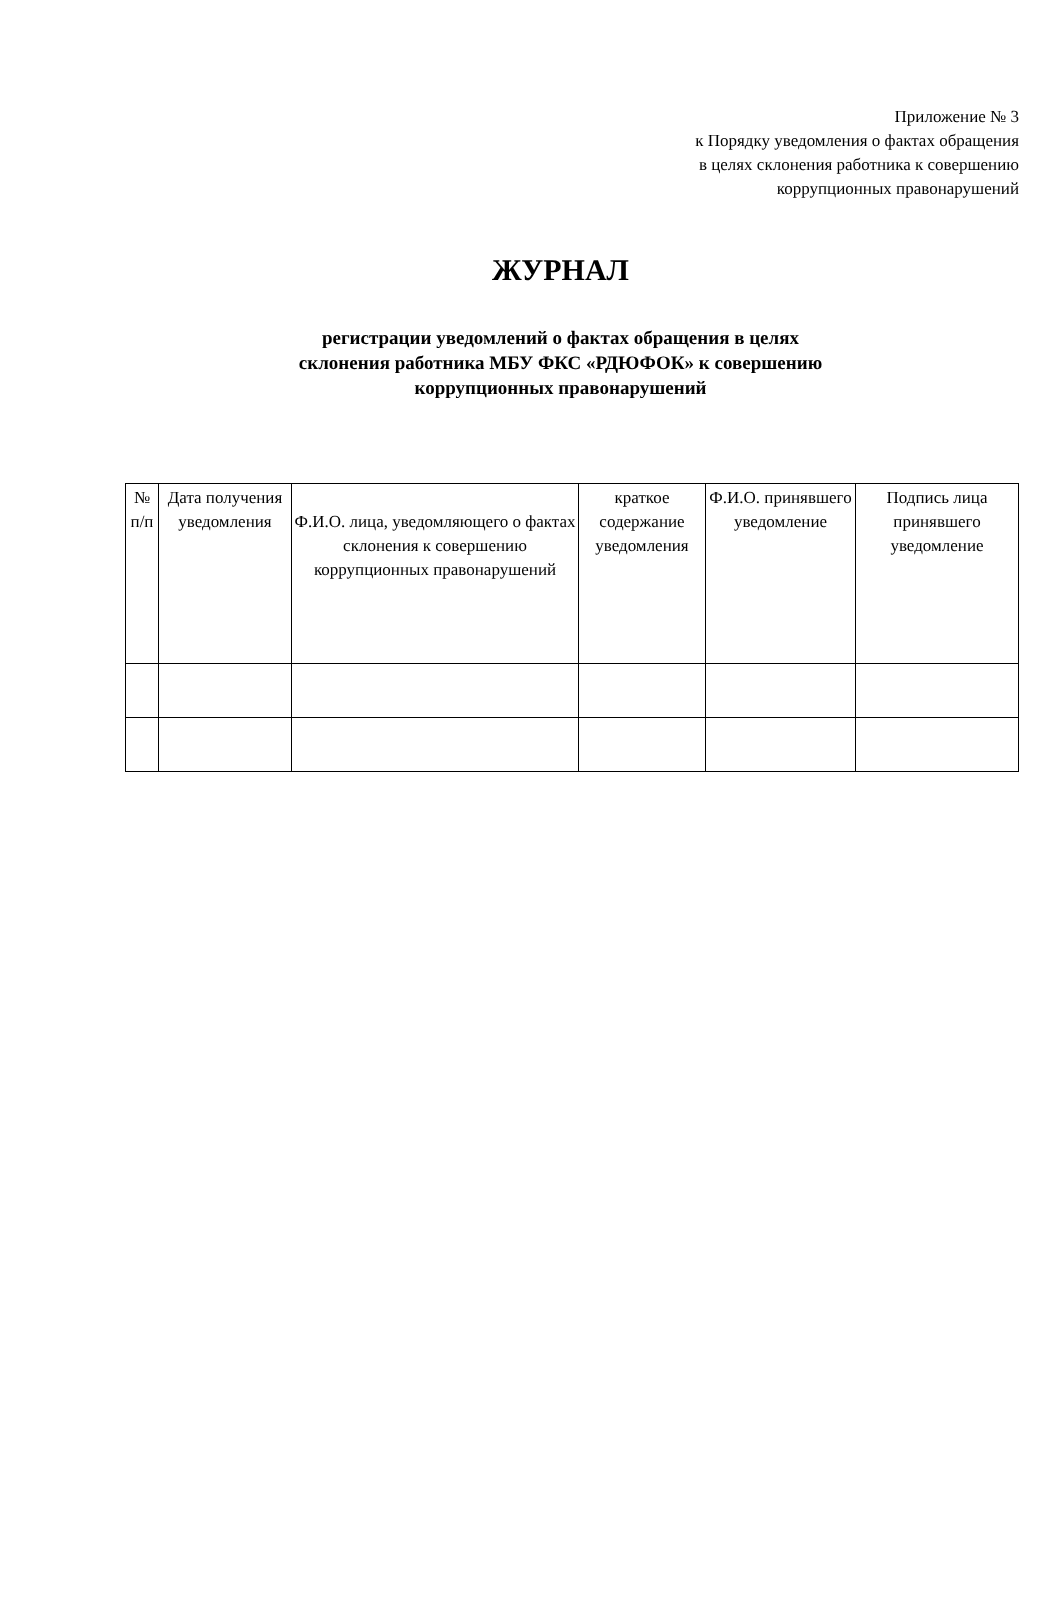Приложение № 3
к Порядку уведомления о фактах обращения
в целях склонения работника к совершению
коррупционных правонарушений
ЖУРНАЛ
регистрации уведомлений о фактах обращения в целях
склонения работника МБУ ФКС «РДЮФОК» к совершению
коррупционных правонарушений
| № п/п | Дата получения уведомления | Ф.И.О. лица, уведомляющего о фактах склонения к совершению коррупционных правонарушений | краткое содержание уведомления | Ф.И.О. принявшего уведомление | Подпись лица принявшего уведомление |
| --- | --- | --- | --- | --- | --- |